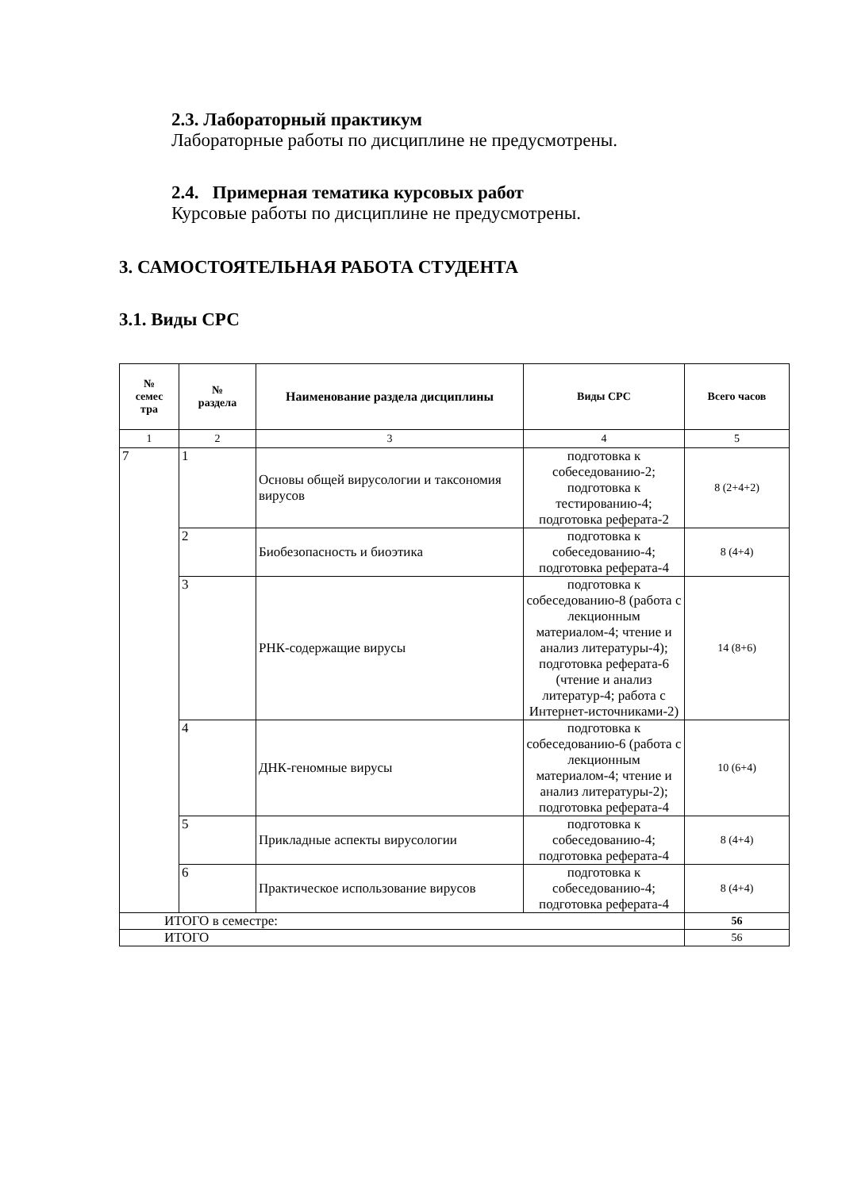2.3. Лабораторный практикум
Лабораторные работы по дисциплине не предусмотрены.
2.4. Примерная тематика курсовых работ
Курсовые работы по дисциплине не предусмотрены.
3. САМОСТОЯТЕЛЬНАЯ РАБОТА СТУДЕНТА
3.1. Виды СРС
| № семес тра | № раздела | Наименование раздела дисциплины | Виды СРС | Всего часов |
| --- | --- | --- | --- | --- |
| 1 | 2 | 3 | 4 | 5 |
| 7 | 1 | Основы общей вирусологии и таксономия вирусов | подготовка к собеседованию-2; подготовка к тестированию-4; подготовка реферата-2 | 8 (2+4+2) |
| | 2 | Биобезопасность и биоэтика | подготовка к собеседованию-4; подготовка реферата-4 | 8 (4+4) |
| | 3 | РНК-содержащие вирусы | подготовка к собеседованию-8 (работа с лекционным материалом-4; чтение и анализ литературы-4); подготовка реферата-6 (чтение и анализ литератур-4; работа с Интернет-источниками-2) | 14 (8+6) |
| | 4 | ДНК-геномные вирусы | подготовка к собеседованию-6 (работа с лекционным материалом-4; чтение и анализ литературы-2); подготовка реферата-4 | 10 (6+4) |
| | 5 | Прикладные аспекты вирусологии | подготовка к собеседованию-4; подготовка реферата-4 | 8 (4+4) |
| | 6 | Практическое использование вирусов | подготовка к собеседованию-4; подготовка реферата-4 | 8 (4+4) |
| ИТОГО в семестре: | | | | 56 |
| ИТОГО | | | | 56 |